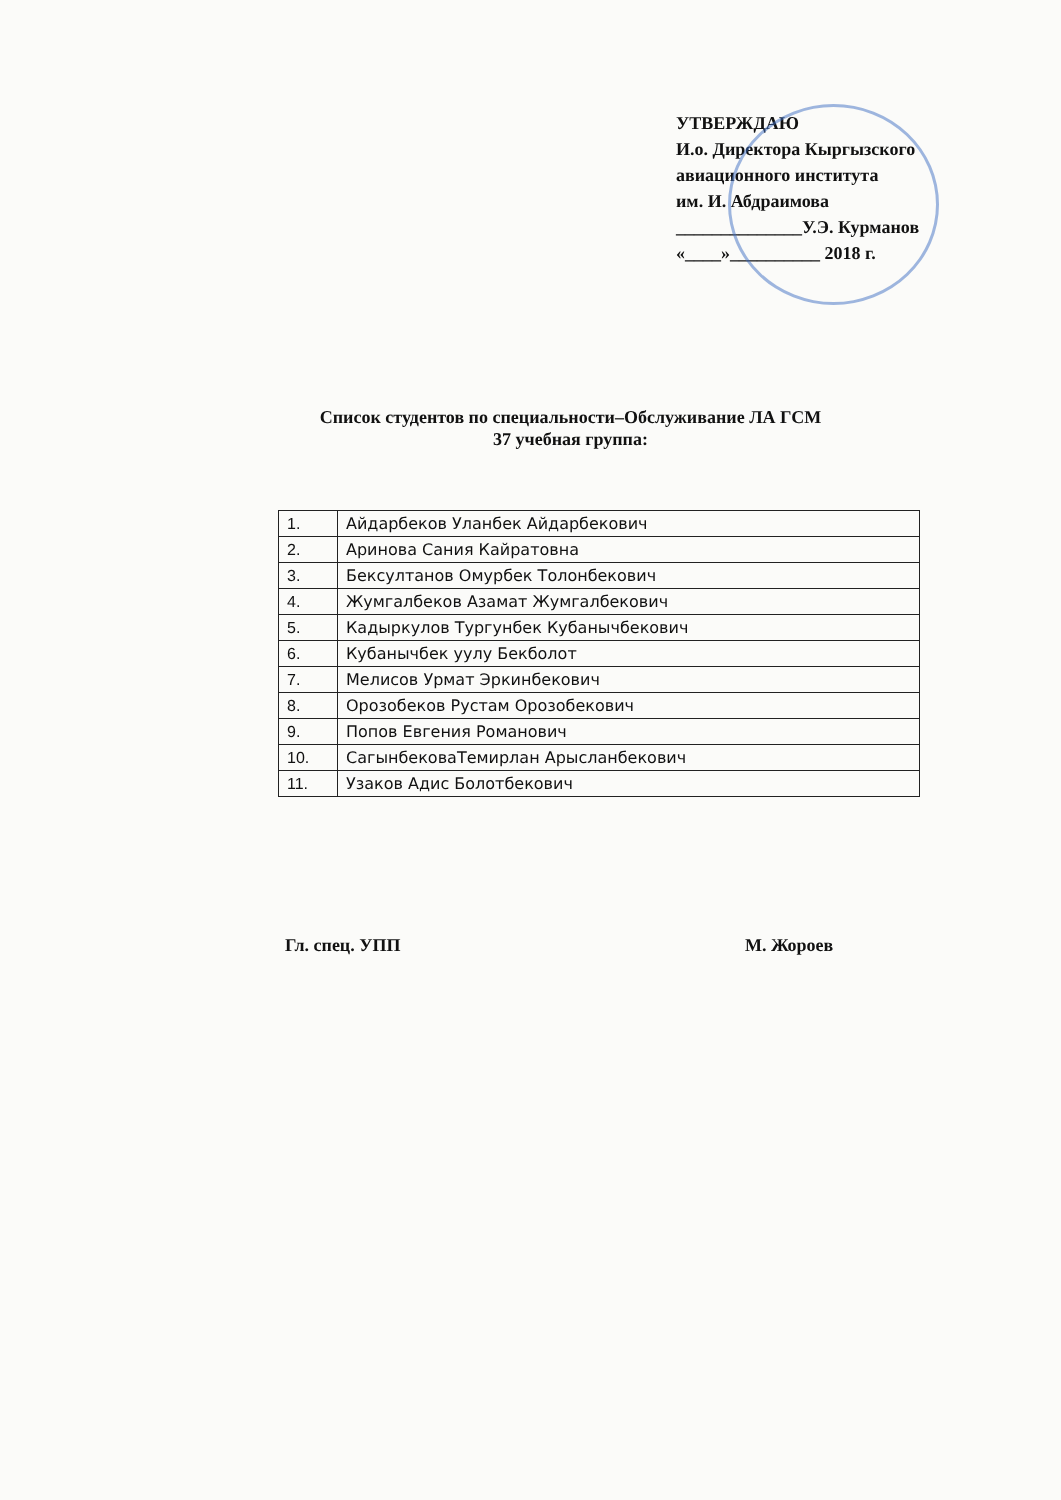УТВЕРЖДАЮ
И.о. Директора Кыргызского
авиационного института
им. И. Абдраимова
______________У.Э. Курманов
«____»__________ 2018 г.
Список студентов по специальности–Обслуживание ЛА ГСМ
37 учебная группа:
| 1. | Айдарбеков Уланбек Айдарбекович |
| 2. | Аринова Сания Кайратовна |
| 3. | Бексултанов Омурбек Толонбекович |
| 4. | Жумгалбеков Азамат Жумгалбекович |
| 5. | Кадыркулов Тургунбек Кубанычбекович |
| 6. | Кубанычбек уулу Бекболот |
| 7. | Мелисов Урмат Эркинбекович |
| 8. | Орозобеков Рустам Орозобекович |
| 9. | Попов Евгения Романович |
| 10. | СагынбековаТемирлан Арысланбекович |
| 11. | Узаков Адис Болотбекович |
Гл. спец. УПП М. Жороев